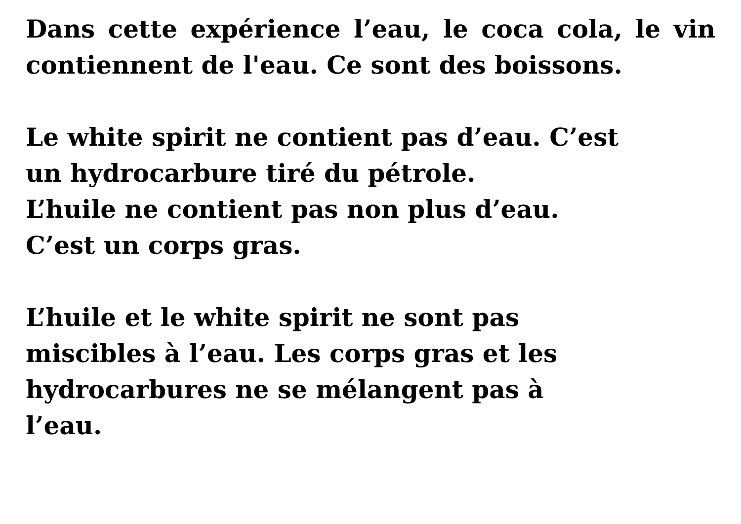Dans cette expérience l’eau, le coca cola, le vin contiennent de l'eau. Ce sont des boissons.
Le white spirit ne contient pas d’eau. C’est
un hydrocarbure tiré du pétrole.
L’huile ne contient pas non plus d’eau.
C’est un corps gras.
L’huile et le white spirit ne sont pas
miscibles à l’eau. Les corps gras et les
hydrocarbures ne se mélangent pas à
l’eau.